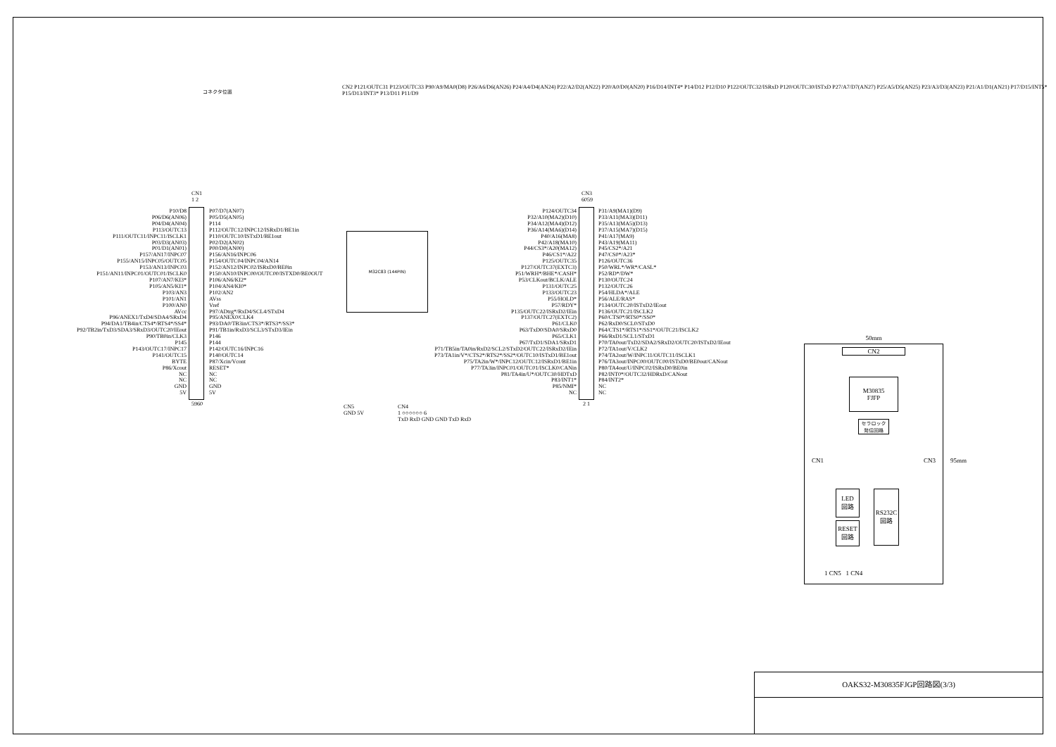コネクタ位置
CN1
1 2
P10/D8
P06/D6(AN06)
P04/D4(AN04)
P113/OUTC13
P111/OUTC11/INPC11/ISCLK1
P03/D3(AN03)
P01/D1(AN01)
P157/AN17/INPC07
P155/AN15/INPC05/OUTC05
P153/AN13/INPC03
P151/AN11/INPC01/OUTC01/ISCLK0
P107/AN7/KI3*
P105/AN5/KI1*
P103/AN3
P101/AN1
P100/AN0
AVcc
P96/ANEX1/TxD4/SDA4/SRxD4
P94/DA1/TB4in/CTS4*/RTS4*/SS4*
P92/TB2in/TxD3/SDA3/SRxD3/OUTC20/IEout
P90/TB0in/CLK3
P145
P143/OUTC17/INPC17
P141/OUTC15
BYTE
P86/Xcout
NC
NC
GND
5V
P07/D7(AN07)
P05/D5(AN05)
P114
P112/OUTC12/INPC12/ISRxD1/BE1in
P110/OUTC10/ISTxD1/BE1out
P02/D2(AN02)
P00/D0(AN00)
P156/AN16/INPC06
P154/OUTC04/INPC04/AN14
P152/AN12/INPC02/ISRxD0/BE0in
P150/AN10/INPC00/OUTC00/ISTXD0/BE0OUT
P106/AN6/KI2*
P104/AN4/KI0*
P102/AN2
AVss
Vref
P97/ADtrg*/RxD4/SCL4/STxD4
P95/ANEX0/CLK4
P93/DA0/TB3in/CTS3*/RTS3*/SS3*
P91/TB1in/RxD3/SCL3/STxD3/IEin
P146
P144
P142/OUTC16/INPC16
P140/OUTC14
P87/Xcin/Vcont
RESET*
NC
NC
GND
5V
5960
CN2 P121/OUTC31 P123/OUTC33 P90/A9/MA0(D8) P26/A6/D6(AN26) P24/A4/D4(AN24) P22/A2/D2(AN22) P20/A0/D0(AN20) P16/D14/INT4* P14/D12 P12/D10 P122/OUTC32/ISRxD P120/OUTC30/ISTxD P27/A7/D7(AN27) P25/A5/D5(AN25) P23/A3/D3(AN23) P21/A1/D1(AN21) P17/D15/INT5* P15/D13/INT3* P13/D11 P11/D9
M32C83 (144PIN)
CN3
6059
P124/OUTC34
P32/A10(MA2)(D10)
P34/A12(MA4)(D12)
P36/A14(MA6)(D14)
P40/A16(MA8)
P42/A18(MA10)
P44/CS3*/A20(MA12)
P46/CS1*/A22
P125/OUTC35
P127/OUTC37(EXTC3)
P51/WRH*/BHE*/CASH*
P53/CLKout/BCLK/ALE
P131/OUTC25
P133/OUTC23
P55/HOLD*
P57/RDY*
P135/OUTC22/ISRxD2/IEin
P137/OUTC27(EXTC2)
P61/CLK0
P63/TxD0/SDA0/SRxD0
P65/CLK1
P67/TxD1/SDA1/SRxD1
P71/TB5in/TA0in/RxD2/SCL2/STxD2/OUTC22/ISRxD2/IEin
P73/TA1in/V*/CTS2*/RTS2*/SS2*/OUTC10/ISTxD1/BE1out
P75/TA2in/W*/INPC12/OUTC12/ISRxD1/BE1in
P77/TA3in/INPC01/OUTC01/ISCLK0/CANin
P81/TA4in/U*/OUTC30/HDTxD
P83/INT1*
P85/NMI*
NC
P31/A9(MA1)(D9)
P33/A11(MA3)(D11)
P35/A13(MA5)(D13)
P37/A15(MA7)(D15)
P41/A17(MA9)
P43/A19(MA11)
P45/CS2*/A21
P47/CS0*/A23*
P126/OUTC36
P50/WRL*/WR*/CASL*
P52/RD*/DW*
P130/OUTC24
P132/OUTC26
P54/HLDA*/ALE
P56/ALE/RAS*
P134/OUTC20/ISTxD2/IEout
P136/OUTC21/ISCLK2
P60/CTS0*/RTS0*/SS0*
P62/RxD0/SCL0/STxD0
P64/CTS1*/RTS1*/SS1*/OUTC21/ISCLK2
P66/RxD1/SCL1/STxD1
P70/TA0out/TxD2/SDA2/SRxD2/OUTC20/ISTxD2/IEout
P72/TA1out/V/CLK2
P74/TA2out/W/INPC11/OUTC11/ISCLK1
P76/TA3out/INPC00/OUTC00/ISTxD0/BE0out/CANout
P80/TA4out/U/INPC02/ISRxD0/BE0in
P82/INT0*/OUTC32/HDRxD/CANout
P84/INT2*
NC
NC
2 1
CN5
GND 5V
CN4
1 ○○○○○○ 6
TxD RxD GND GND TxD RxD
50mm
CN2
M30835
FJFP
セラロック
発信回路
CN1 CN3
LED
回路
RS232C
回路
RESET
回路
1 CN5 1 CN4
95mm
OAKS32-M30835FJGP回路図(3/3)